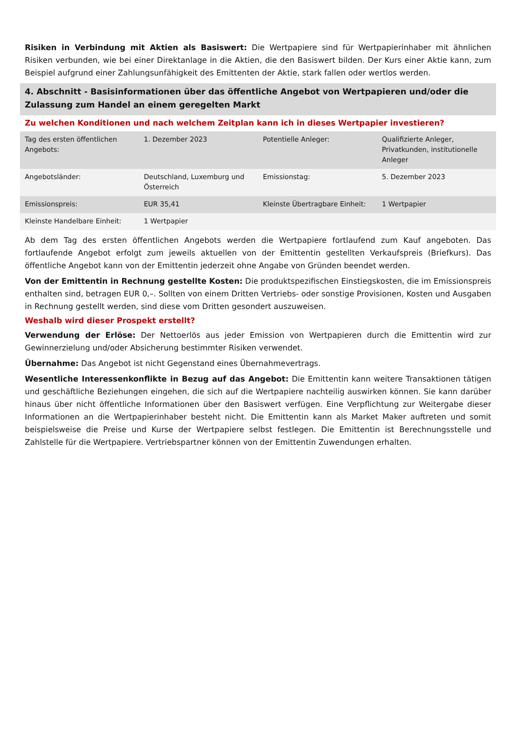Risiken in Verbindung mit Aktien als Basiswert: Die Wertpapiere sind für Wertpapierinhaber mit ähnlichen Risiken verbunden, wie bei einer Direktanlage in die Aktien, die den Basiswert bilden. Der Kurs einer Aktie kann, zum Beispiel aufgrund einer Zahlungsunfähigkeit des Emittenten der Aktie, stark fallen oder wertlos werden.
4. Abschnitt - Basisinformationen über das öffentliche Angebot von Wertpapieren und/oder die Zulassung zum Handel an einem geregelten Markt
Zu welchen Konditionen und nach welchem Zeitplan kann ich in dieses Wertpapier investieren?
| Tag des ersten öffentlichen Angebots: | 1. Dezember 2023 | Potentielle Anleger: | Qualifizierte Anleger, Privatkunden, institutionelle Anleger |
| Angebotsländer: | Deutschland, Luxemburg und Österreich | Emissionstag: | 5. Dezember 2023 |
| Emissionspreis: | EUR 35,41 | Kleinste Übertragbare Einheit: | 1 Wertpapier |
| Kleinste Handelbare Einheit: | 1 Wertpapier | | |
Ab dem Tag des ersten öffentlichen Angebots werden die Wertpapiere fortlaufend zum Kauf angeboten. Das fortlaufende Angebot erfolgt zum jeweils aktuellen von der Emittentin gestellten Verkaufspreis (Briefkurs). Das öffentliche Angebot kann von der Emittentin jederzeit ohne Angabe von Gründen beendet werden.
Von der Emittentin in Rechnung gestellte Kosten: Die produktspezifischen Einstiegskosten, die im Emissionspreis enthalten sind, betragen EUR 0,–. Sollten von einem Dritten Vertriebs- oder sonstige Provisionen, Kosten und Ausgaben in Rechnung gestellt werden, sind diese vom Dritten gesondert auszuweisen.
Weshalb wird dieser Prospekt erstellt?
Verwendung der Erlöse: Der Nettoerlös aus jeder Emission von Wertpapieren durch die Emittentin wird zur Gewinnerzielung und/oder Absicherung bestimmter Risiken verwendet.
Übernahme: Das Angebot ist nicht Gegenstand eines Übernahmevertrags.
Wesentliche Interessenkonflikte in Bezug auf das Angebot: Die Emittentin kann weitere Transaktionen tätigen und geschäftliche Beziehungen eingehen, die sich auf die Wertpapiere nachteilig auswirken können. Sie kann darüber hinaus über nicht öffentliche Informationen über den Basiswert verfügen. Eine Verpflichtung zur Weitergabe dieser Informationen an die Wertpapierinhaber besteht nicht. Die Emittentin kann als Market Maker auftreten und somit beispielsweise die Preise und Kurse der Wertpapiere selbst festlegen. Die Emittentin ist Berechnungsstelle und Zahlstelle für die Wertpapiere. Vertriebspartner können von der Emittentin Zuwendungen erhalten.